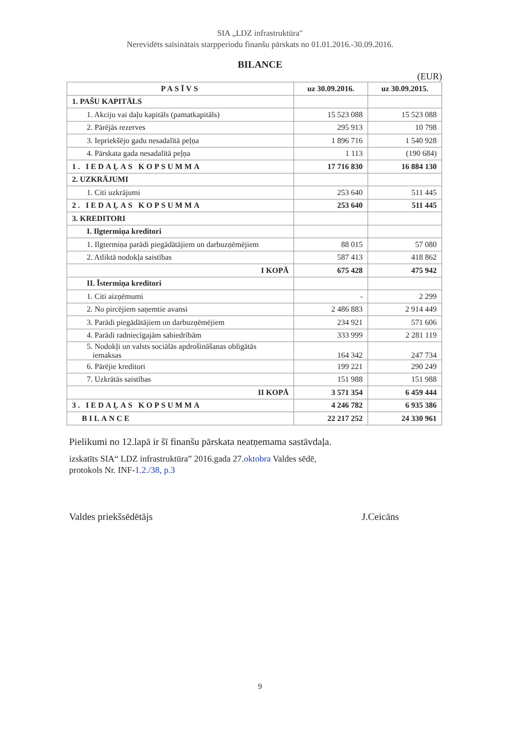SIA „LDZ infrastruktūra"
Nerevidēts saīsinātais starpperiodu finanšu pārskats no 01.01.2016.-30.09.2016.
BILANCE
(EUR)
| PASĪVS | uz 30.09.2016. | uz 30.09.2015. |
| --- | --- | --- |
| 1. PAŠU KAPITĀLS | | |
| 1. Akciju vai daļu kapitāls (pamatkapitāls) | 15 523 088 | 15 523 088 |
| 2. Pārējās rezerves | 295 913 | 10 798 |
| 3. Iepriekšējo gadu nesadalītā peļņa | 1 896 716 | 1 540 928 |
| 4. Pārskata gada nesadalītā peļņa | 1 113 | (190 684) |
| 1. IEDAĻAS KOPSUMMA | 17 716 830 | 16 884 130 |
| 2. UZKRĀJUMI | | |
| 1. Citi uzkrājumi | 253 640 | 511 445 |
| 2. IEDAĻAS KOPSUMMA | 253 640 | 511 445 |
| 3. KREDITORI | | |
| I. Ilgtermiņa kreditori | | |
| 1. Ilgtermiņa parādi piegādātājiem un darbuzņēmējiem | 88 015 | 57 080 |
| 2. Atliktā nodokļa saistības | 587 413 | 418 862 |
| I KOPĀ | 675 428 | 475 942 |
| II. Īstermiņa kreditori | | |
| 1. Citi aizņēmumi | - | 2 299 |
| 2. No pircējiem saņemtie avansi | 2 486 883 | 2 914 449 |
| 3. Parādi piegādātājiem un darbuzņēmējiem | 234 921 | 571 606 |
| 4. Parādi radniecīgajām sabiedrībām | 333 999 | 2 281 119 |
| 5. Nodokļi un valsts sociālās apdrošināšanas obligātās iemaksas | 164 342 | 247 734 |
| 6. Pārējie kreditori | 199 221 | 290 249 |
| 7. Uzkrātās saistības | 151 988 | 151 988 |
| II KOPĀ | 3 571 354 | 6 459 444 |
| 3. IEDAĻAS KOPSUMMA | 4 246 782 | 6 935 386 |
| BILANCE | 22 217 252 | 24 330 961 |
Pielikumi no 12.lapā ir šī finanšu pārskata neatņemama sastāvdaļa.
izskatīts SIA“ LDZ infrastruktūra” 2016.gada 27.oktobra Valdes sēdē,
protokols Nr. INF-1.2./38, p.3
Valdes priekšsēdētājs J.Ceicāns
9